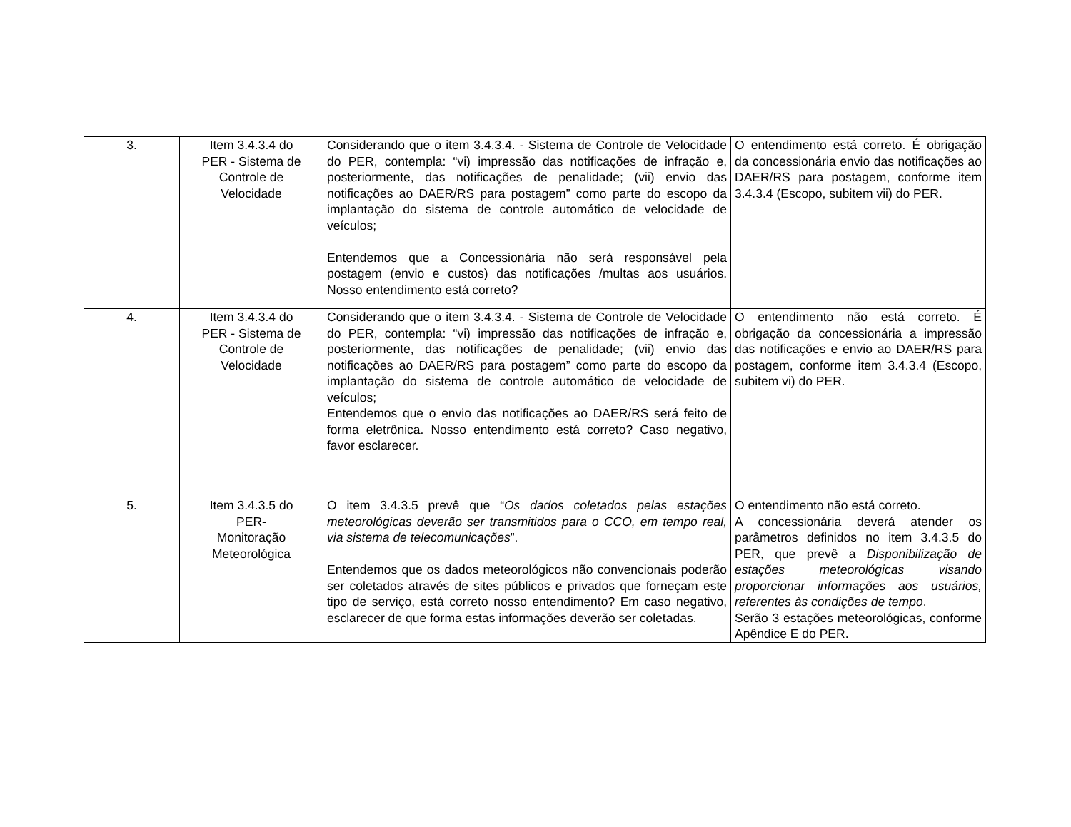| 3. | Item 3.4.3.4 do PER - Sistema de Controle de Velocidade | Considerando que o item 3.4.3.4. - Sistema de Controle de Velocidade do PER, contempla: “vi) impressão das notificações de infração e, posteriormente, das notificações de penalidade; (vii) envio das notificações ao DAER/RS para postagem” como parte do escopo da implantação do sistema de controle automático de velocidade de veículos; Entendemos que a Concessionária não será responsável pela postagem (envio e custos) das notificações /multas aos usuários. Nosso entendimento está correto? | O entendimento está correto. É obrigação da concessionária envio das notificações ao DAER/RS para postagem, conforme item 3.4.3.4 (Escopo, subitem vii) do PER. |
| 4. | Item 3.4.3.4 do PER - Sistema de Controle de Velocidade | Considerando que o item 3.4.3.4. - Sistema de Controle de Velocidade do PER, contempla: “vi) impressão das notificações de infração e, posteriormente, das notificações de penalidade; (vii) envio das notificações ao DAER/RS para postagem” como parte do escopo da implantação do sistema de controle automático de velocidade de veículos; Entendemos que o envio das notificações ao DAER/RS será feito de forma eletrônica. Nosso entendimento está correto? Caso negativo, favor esclarecer. | O entendimento não está correto. É obrigação da concessionária a impressão das notificações e envio ao DAER/RS para postagem, conforme item 3.4.3.4 (Escopo, subitem vi) do PER. |
| 5. | Item 3.4.3.5 do PER- Monitoração Meteorológica | O item 3.4.3.5 prevê que “ Os dados coletados pelas estações meteorológicas deverão ser transmitidos para o CCO, em tempo real, via sistema de telecomunicações ”. Entendemos que os dados meteorológicos não convencionais poderão ser coletados através de sites públicos e privados que forneçam este tipo de serviço, está correto nosso entendimento? Em caso negativo, esclarecer de que forma estas informações deverão ser coletadas. | O entendimento não está correto. A concessionária deverá atender os parâmetros definidos no item 3.4.3.5 do PER, que prevê a Disponibilização de estações meteorológicas visando proporcionar informações aos usuários, referentes às condições de tempo . Serão 3 estações meteorológicas, conforme Apêndice E do PER. |